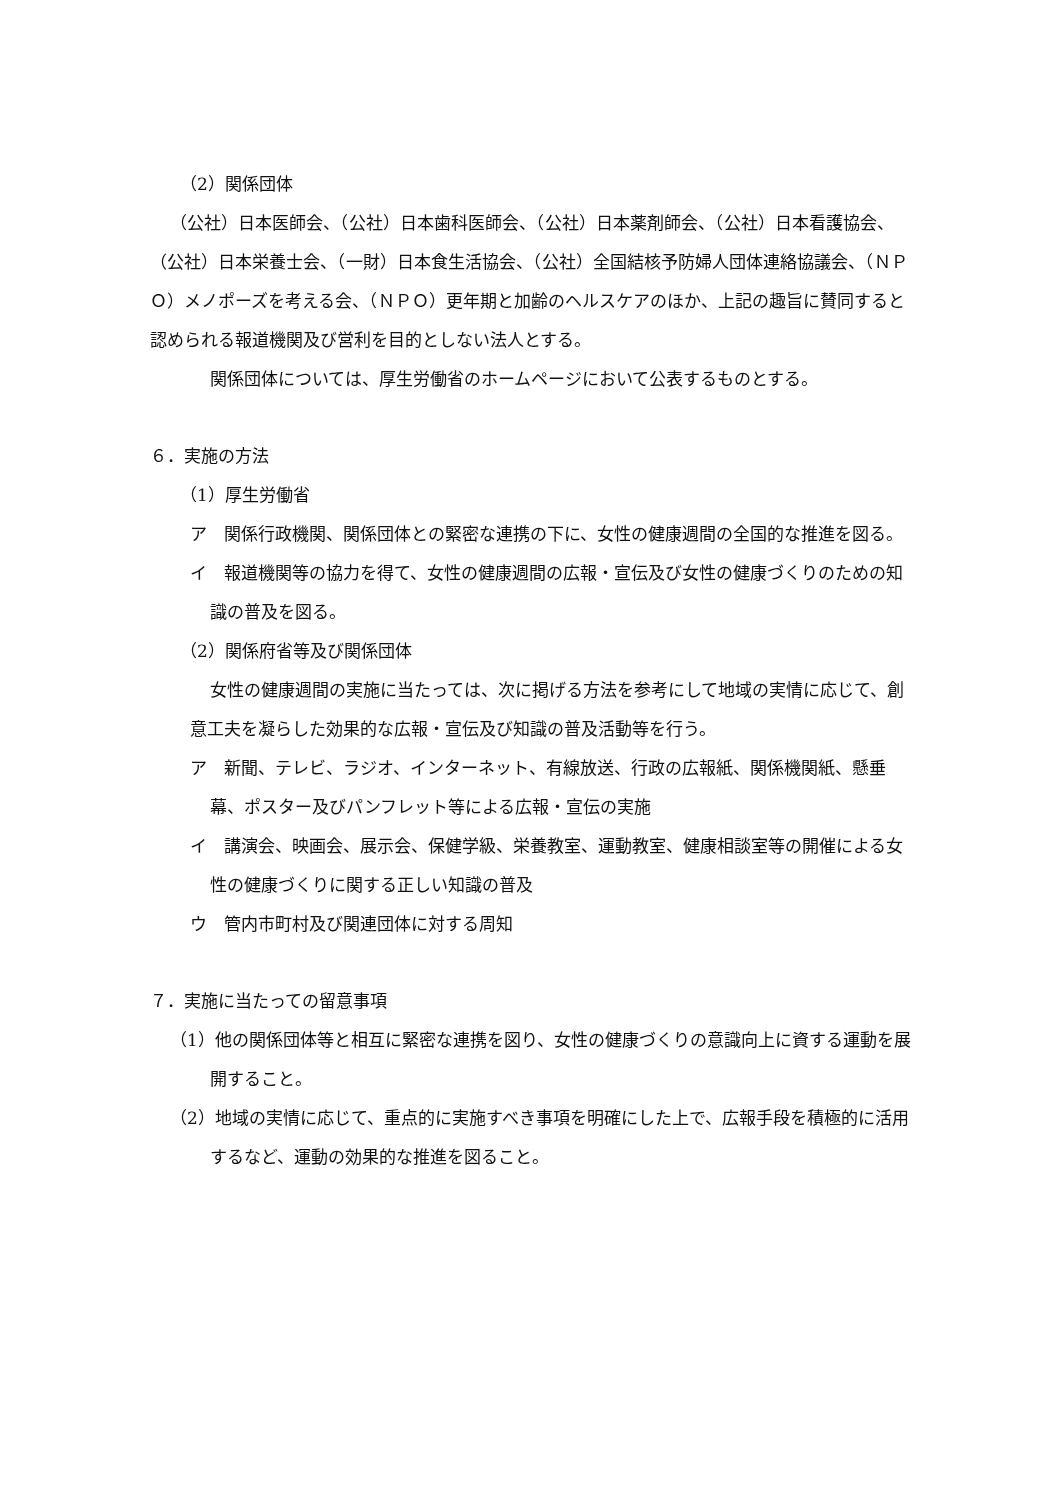（2）関係団体
（公社）日本医師会、（公社）日本歯科医師会、（公社）日本薬剤師会、（公社）日本看護協会、（公社）日本栄養士会、（一財）日本食生活協会、（公社）全国結核予防婦人団体連絡協議会、（ＮＰＯ）メノポーズを考える会、（ＮＰＯ）更年期と加齢のヘルスケアのほか、上記の趣旨に賛同すると認められる報道機関及び営利を目的としない法人とする。
関係団体については、厚生労働省のホームページにおいて公表するものとする。
６．実施の方法
（1）厚生労働省
ア　関係行政機関、関係団体との緊密な連携の下に、女性の健康週間の全国的な推進を図る。
イ　報道機関等の協力を得て、女性の健康週間の広報・宣伝及び女性の健康づくりのための知識の普及を図る。
（2）関係府省等及び関係団体
女性の健康週間の実施に当たっては、次に掲げる方法を参考にして地域の実情に応じて、創意工夫を凝らした効果的な広報・宣伝及び知識の普及活動等を行う。
ア　新聞、テレビ、ラジオ、インターネット、有線放送、行政の広報紙、関係機関紙、懸垂幕、ポスター及びパンフレット等による広報・宣伝の実施
イ　講演会、映画会、展示会、保健学級、栄養教室、運動教室、健康相談室等の開催による女性の健康づくりに関する正しい知識の普及
ウ　管内市町村及び関連団体に対する周知
７．実施に当たっての留意事項
（1）他の関係団体等と相互に緊密な連携を図り、女性の健康づくりの意識向上に資する運動を展開すること。
（2）地域の実情に応じて、重点的に実施すべき事項を明確にした上で、広報手段を積極的に活用するなど、運動の効果的な推進を図ること。